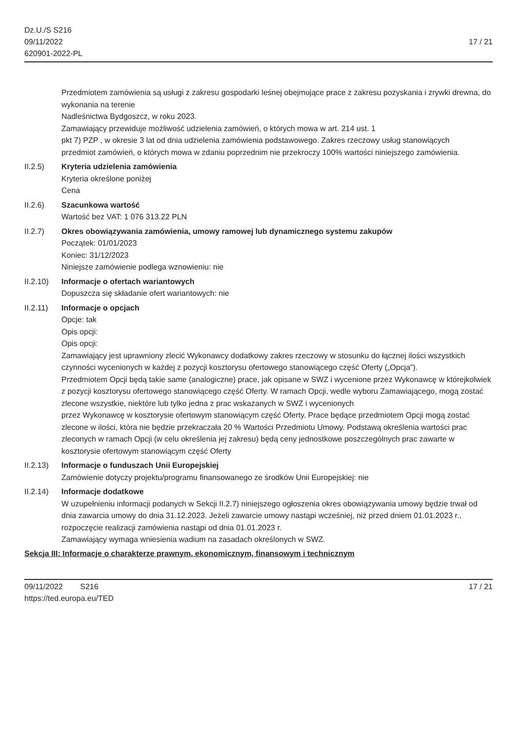Dz.U./S S216
09/11/2022
620901-2022-PL
17 / 21
Przedmiotem zamówienia są usługi z zakresu gospodarki leśnej obejmujące prace z zakresu pozyskania i zrywki drewna, do wykonania na terenie
Nadleśnictwa Bydgoszcz, w roku 2023.
Zamawiający przewiduje możliwość udzielenia zamówień, o których mowa w art. 214 ust. 1
pkt 7) PZP , w okresie 3 lat od dnia udzielenia zamówienia podstawowego. Zakres rzeczowy usług stanowiących
przedmiot zamówień, o których mowa w zdaniu poprzednim nie przekroczy 100% wartości niniejszego zamówienia.
II.2.5) Kryteria udzielenia zamówienia
Kryteria określone poniżej
Cena
II.2.6) Szacunkowa wartość
Wartość bez VAT: 1 076 313.22 PLN
II.2.7) Okres obowiązywania zamówienia, umowy ramowej lub dynamicznego systemu zakupów
Początek: 01/01/2023
Koniec: 31/12/2023
Niniejsze zamówienie podlega wznowieniu: nie
II.2.10)
Informacje o ofertach wariantowych
Dopuszcza się składanie ofert wariantowych: nie
II.2.11)
Informacje o opcjach
Opcje: tak
Opis opcji:
Opis opcji:
Zamawiający jest uprawniony zlecić Wykonawcy dodatkowy zakres rzeczowy w stosunku do łącznej ilości wszystkich czynności wycenionych w każdej z pozycji kosztorysu ofertowego stanowiącego część Oferty („Opcja”).
Przedmiotem Opcji będą takie same (analogiczne) prace, jak opisane w SWZ i wycenione przez Wykonawcę w którejkolwiek z pozycji kosztorysu ofertowego stanowiącego część Oferty. W ramach Opcji, wedle wyboru Zamawiającego, mogą zostać zlecone wszystkie, niektóre lub tylko jedna z prac wskazanych w SWZ i wycenionych
przez Wykonawcę w kosztorysie ofertowym stanowiącym część Oferty. Prace będące przedmiotem Opcji mogą zostać
zlecone w ilości, która nie będzie przekraczała 20 % Wartości Przedmiotu Umowy. Podstawą określenia wartości prac
zleconych w ramach Opcji (w celu określenia jej zakresu) będą ceny jednostkowe poszczególnych prac zawarte w
kosztorysie ofertowym stanowiącym część Oferty
II.2.13)
Informacje o funduszach Unii Europejskiej
Zamówienie dotyczy projektu/programu finansowanego ze środków Unii Europejskiej: nie
II.2.14)
Informacje dodatkowe
W uzupełnieniu informacji podanych w Sekcji II.2.7) niniejszego ogłoszenia okres obowiązywania umowy będzie trwał od dnia zawarcia umowy do dnia 31.12.2023. Jeżeli zawarcie umowy nastąpi wcześniej, niż przed dniem 01.01.2023 r., rozpoczęcie realizacji zamówienia nastąpi od dnia 01.01.2023 r.
Zamawiający wymaga wniesienia wadium na zasadach określonych w SWZ.
Sekcja III: Informacje o charakterze prawnym, ekonomicznym, finansowym i technicznym
09/11/2022 S216
https://ted.europa.eu/TED
17 / 21